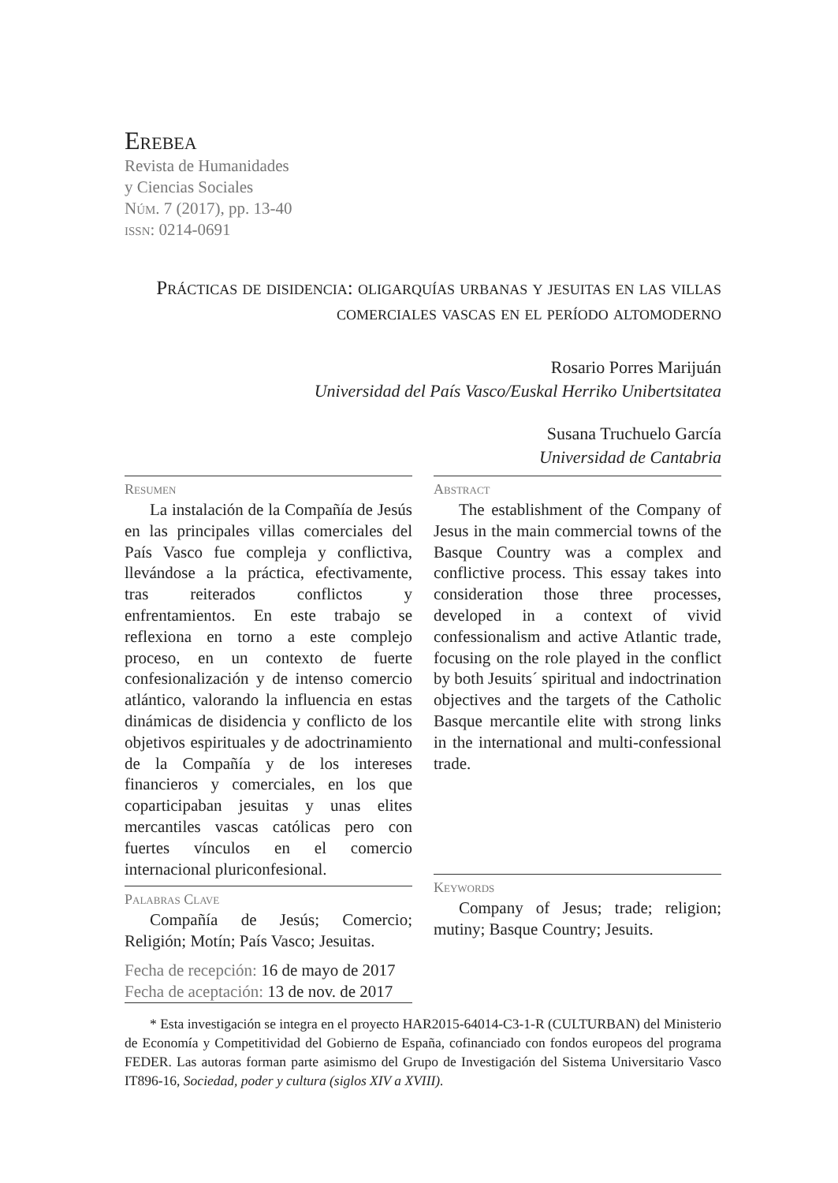Erebea
Revista de Humanidades
y Ciencias Sociales
Núm. 7 (2017), pp. 13-40
issn: 0214-0691
Prácticas de disidencia: oligarquías urbanas y jesuitas en las villas comerciales vascas en el período altomoderno
Rosario Porres Marijuán
Universidad del País Vasco/Euskal Herriko Unibertsitatea
Susana Truchuelo García
Universidad de Cantabria
Resumen
La instalación de la Compañía de Jesús en las principales villas comerciales del País Vasco fue compleja y conflictiva, llevándose a la práctica, efectivamente, tras reiterados conflictos y enfrentamientos. En este trabajo se reflexiona en torno a este complejo proceso, en un contexto de fuerte confesionalización y de intenso comercio atlántico, valorando la influencia en estas dinámicas de disidencia y conflicto de los objetivos espirituales y de adoctrinamiento de la Compañía y de los intereses financieros y comerciales, en los que coparticipaban jesuitas y unas elites mercantiles vascas católicas pero con fuertes vínculos en el comercio internacional pluriconfesional.
Palabras Clave
Compañía de Jesús; Comercio; Religión; Motín; País Vasco; Jesuitas.
Fecha de recepción: 16 de mayo de 2017
Fecha de aceptación: 13 de nov. de 2017
Abstract
The establishment of the Company of Jesus in the main commercial towns of the Basque Country was a complex and conflictive process. This essay takes into consideration those three processes, developed in a context of vivid confessionalism and active Atlantic trade, focusing on the role played in the conflict by both Jesuits´ spiritual and indoctrination objectives and the targets of the Catholic Basque mercantile elite with strong links in the international and multi-confessional trade.
Keywords
Company of Jesus; trade; religion; mutiny; Basque Country; Jesuits.
* Esta investigación se integra en el proyecto HAR2015-64014-C3-1-R (CULTURBAN) del Ministerio de Economía y Competitividad del Gobierno de España, cofinanciado con fondos europeos del programa FEDER. Las autoras forman parte asimismo del Grupo de Investigación del Sistema Universitario Vasco IT896-16, Sociedad, poder y cultura (siglos XIV a XVIII).